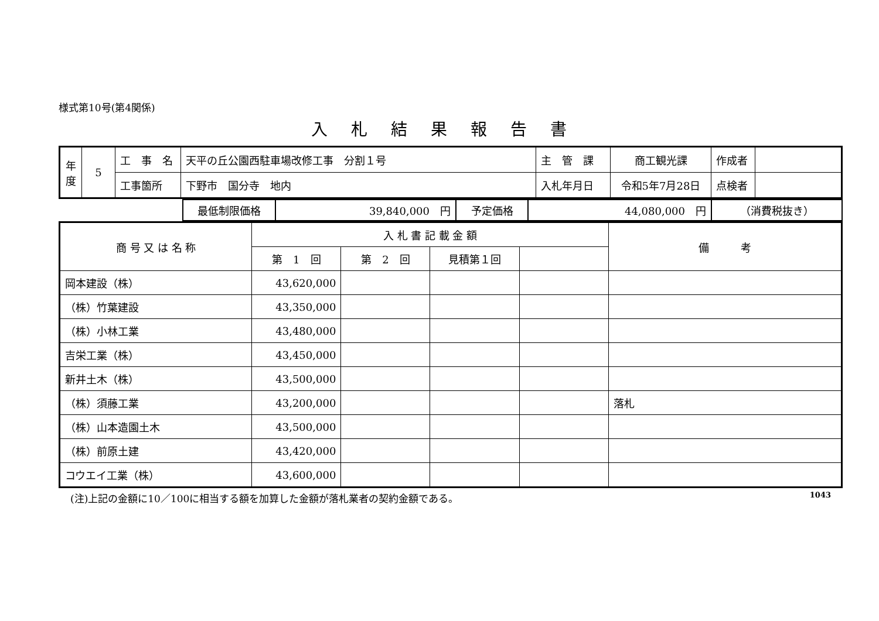様式第10号(第4関係)
入札結果報告書
| 年度 | 5 | 工 事 名 | 天平の丘公園西駐車場改修工事 分割１号 | 主 管 課 | 商工観光課 | 作成者 | |
| | | 工事箇所 | 下野市 国分寺 地内 | 入札年月日 | 令和5年7月28日 | 点検者 | |
| | 最低制限価格 | 39,840,000 円 | 予定価格 | 44,080,000 円 | （消費税抜き） |
| 商 号 又 は 名 称 | 入 札 書 記 載 金 額 | | | | 備 考 |
| | 第 1 回 | 第 2 回 | 見積第１回 | | |
| 岡本建設（株） | 43,620,000 | | | | |
| （株）竹葉建設 | 43,350,000 | | | | |
| （株）小林工業 | 43,480,000 | | | | |
| 吉栄工業（株） | 43,450,000 | | | | |
| 新井土木（株） | 43,500,000 | | | | |
| （株）須藤工業 | 43,200,000 | | | | 落札 |
| （株）山本造園土木 | 43,500,000 | | | | |
| （株）前原土建 | 43,420,000 | | | | |
| コウエイ工業（株） | 43,600,000 | | | | |
(注)上記の金額に10／100に相当する額を加算した金額が落札業者の契約金額である。 1043